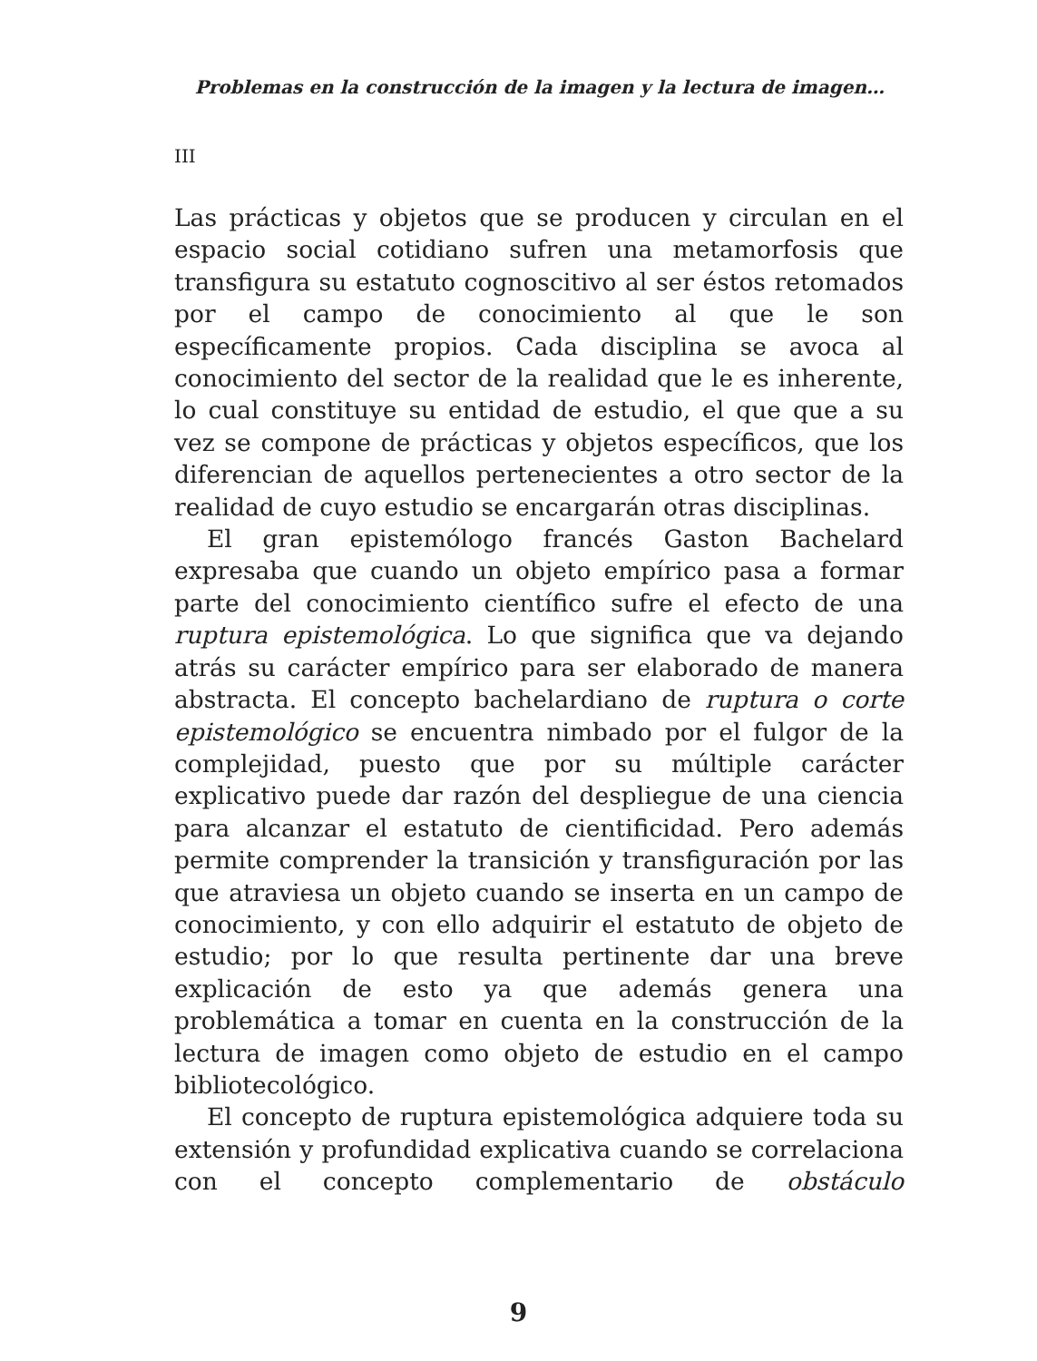Problemas en la construcción de la imagen y la lectura de imagen…
III
Las prácticas y objetos que se producen y circulan en el espacio social cotidiano sufren una metamorfosis que transfigura su estatuto cognoscitivo al ser éstos retomados por el campo de conocimiento al que le son específicamente propios. Cada disciplina se avoca al conocimiento del sector de la realidad que le es inherente, lo cual constituye su entidad de estudio, el que que a su vez se compone de prácticas y objetos específicos, que los diferencian de aquellos pertenecientes a otro sector de la realidad de cuyo estudio se encargarán otras disciplinas.
El gran epistemólogo francés Gaston Bachelard expresaba que cuando un objeto empírico pasa a formar parte del conocimiento científico sufre el efecto de una ruptura epistemológica. Lo que significa que va dejando atrás su carácter empírico para ser elaborado de manera abstracta. El concepto bachelardiano de ruptura o corte epistemológico se encuentra nimbado por el fulgor de la complejidad, puesto que por su múltiple carácter explicativo puede dar razón del despliegue de una ciencia para alcanzar el estatuto de cientificidad. Pero además permite comprender la transición y transfiguración por las que atraviesa un objeto cuando se inserta en un campo de conocimiento, y con ello adquirir el estatuto de objeto de estudio; por lo que resulta pertinente dar una breve explicación de esto ya que además genera una problemática a tomar en cuenta en la construcción de la lectura de imagen como objeto de estudio en el campo bibliotecológico.
El concepto de ruptura epistemológica adquiere toda su extensión y profundidad explicativa cuando se correlaciona con el concepto complementario de obstáculo
9